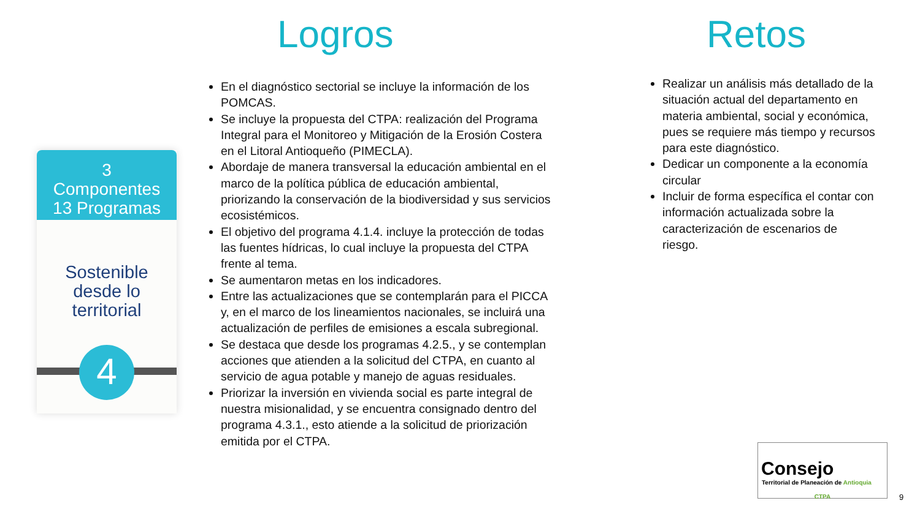Logros Retos
3
Componentes
13 Programas
Sostenible
desde lo
territorial
4
En el diagnóstico sectorial se incluye la información de los POMCAS.
Se incluye la propuesta del CTPA: realización del Programa Integral para el Monitoreo y Mitigación de la Erosión Costera en el Litoral Antioqueño (PIMECLA).
Abordaje de manera transversal la educación ambiental en el marco de la política pública de educación ambiental, priorizando la conservación de la biodiversidad y sus servicios ecosistémicos.
El objetivo del programa 4.1.4. incluye la protección de todas las fuentes hídricas, lo cual incluye la propuesta del CTPA frente al tema.
Se aumentaron metas en los indicadores.
Entre las actualizaciones que se contemplarán para el PICCA y, en el marco de los lineamientos nacionales, se incluirá una actualización de perfiles de emisiones a escala subregional.
Se destaca que desde los programas 4.2.5., y se contemplan acciones que atienden a la solicitud del CTPA, en cuanto al servicio de agua potable y manejo de aguas residuales.
Priorizar la inversión en vivienda social es parte integral de nuestra misionalidad, y se encuentra consignado dentro del programa 4.3.1., esto atiende a la solicitud de priorización emitida por el CTPA.
Realizar un análisis más detallado de la situación actual del departamento en materia ambiental, social y económica, pues se requiere más tiempo y recursos para este diagnóstico.
Dedicar un componente a la economía circular
Incluir de forma específica el contar con información actualizada sobre la caracterización de escenarios de riesgo.
Consejo
Territorial de Planeación de Antioquia
CTPA
9